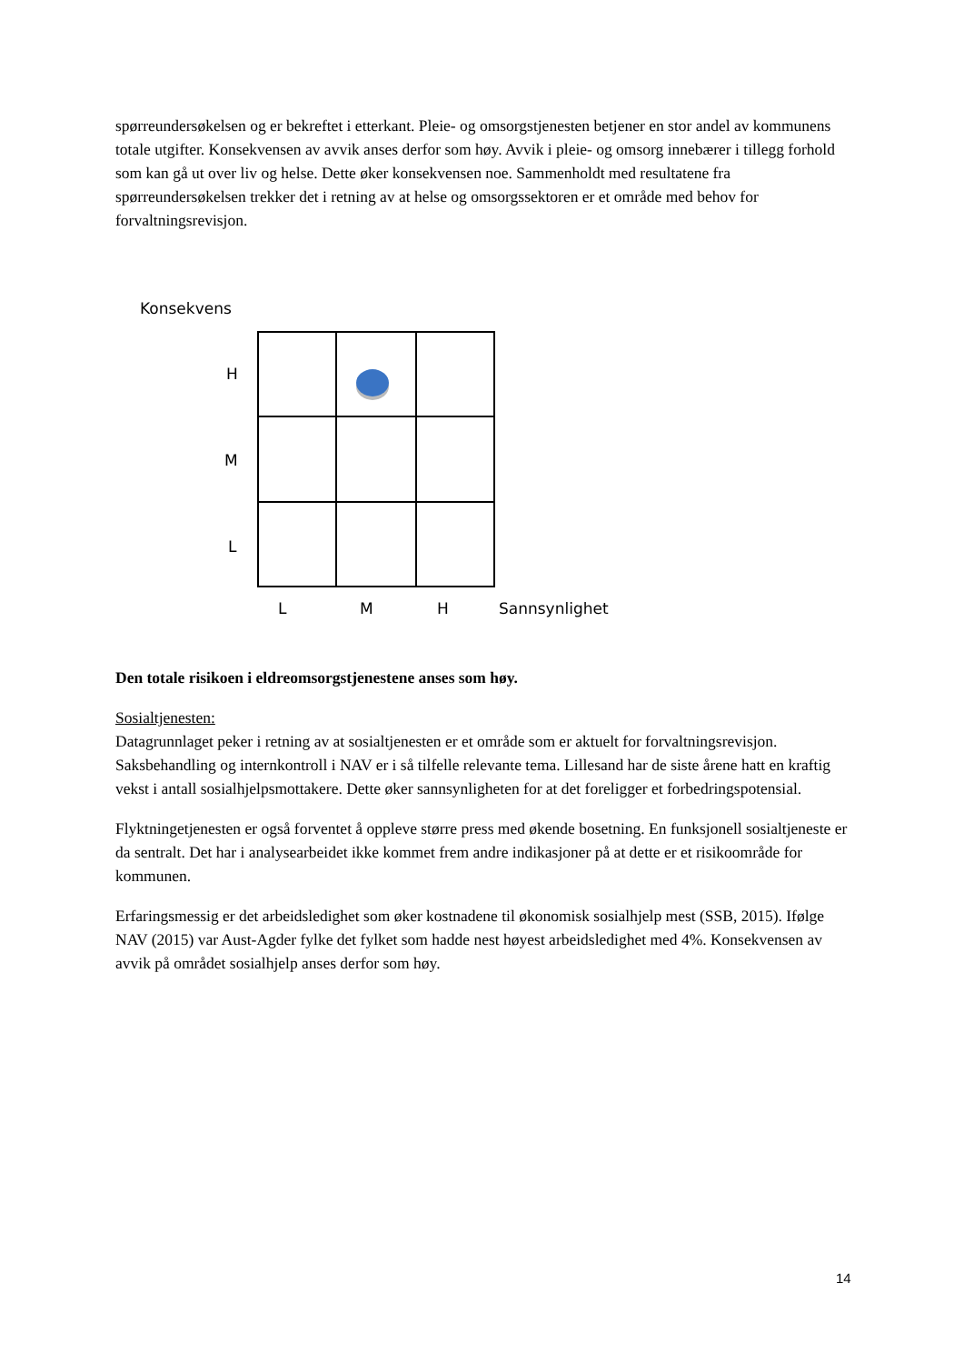spørreundersøkelsen og er bekreftet i etterkant. Pleie- og omsorgstjenesten betjener en stor andel av kommunens totale utgifter. Konsekvensen av avvik anses derfor som høy. Avvik i pleie- og omsorg innebærer i tillegg forhold som kan gå ut over liv og helse. Dette øker konsekvensen noe. Sammenholdt med resultatene fra spørreundersøkelsen trekker det i retning av at helse og omsorgssektoren er et område med behov for forvaltningsrevisjon.
Konsekvens
H
M
L
L
M
H
Sannsynlighet
Den totale risikoen i eldreomsorgstjenestene anses som høy.
Sosialtjenesten:
Datagrunnlaget peker i retning av at sosialtjenesten er et område som er aktuelt for forvaltningsrevisjon. Saksbehandling og internkontroll i NAV er i så tilfelle relevante tema. Lillesand har de siste årene hatt en kraftig vekst i antall sosialhjelpsmottakere. Dette øker sannsynligheten for at det foreligger et forbedringspotensial.
Flyktningetjenesten er også forventet å oppleve større press med økende bosetning. En funksjonell sosialtjeneste er da sentralt. Det har i analysearbeidet ikke kommet frem andre indikasjoner på at dette er et risikoområde for kommunen.
Erfaringsmessig er det arbeidsledighet som øker kostnadene til økonomisk sosialhjelp mest (SSB, 2015). Ifølge NAV (2015) var Aust-Agder fylke det fylket som hadde nest høyest arbeidsledighet med 4%. Konsekvensen av avvik på området sosialhjelp anses derfor som høy.
14